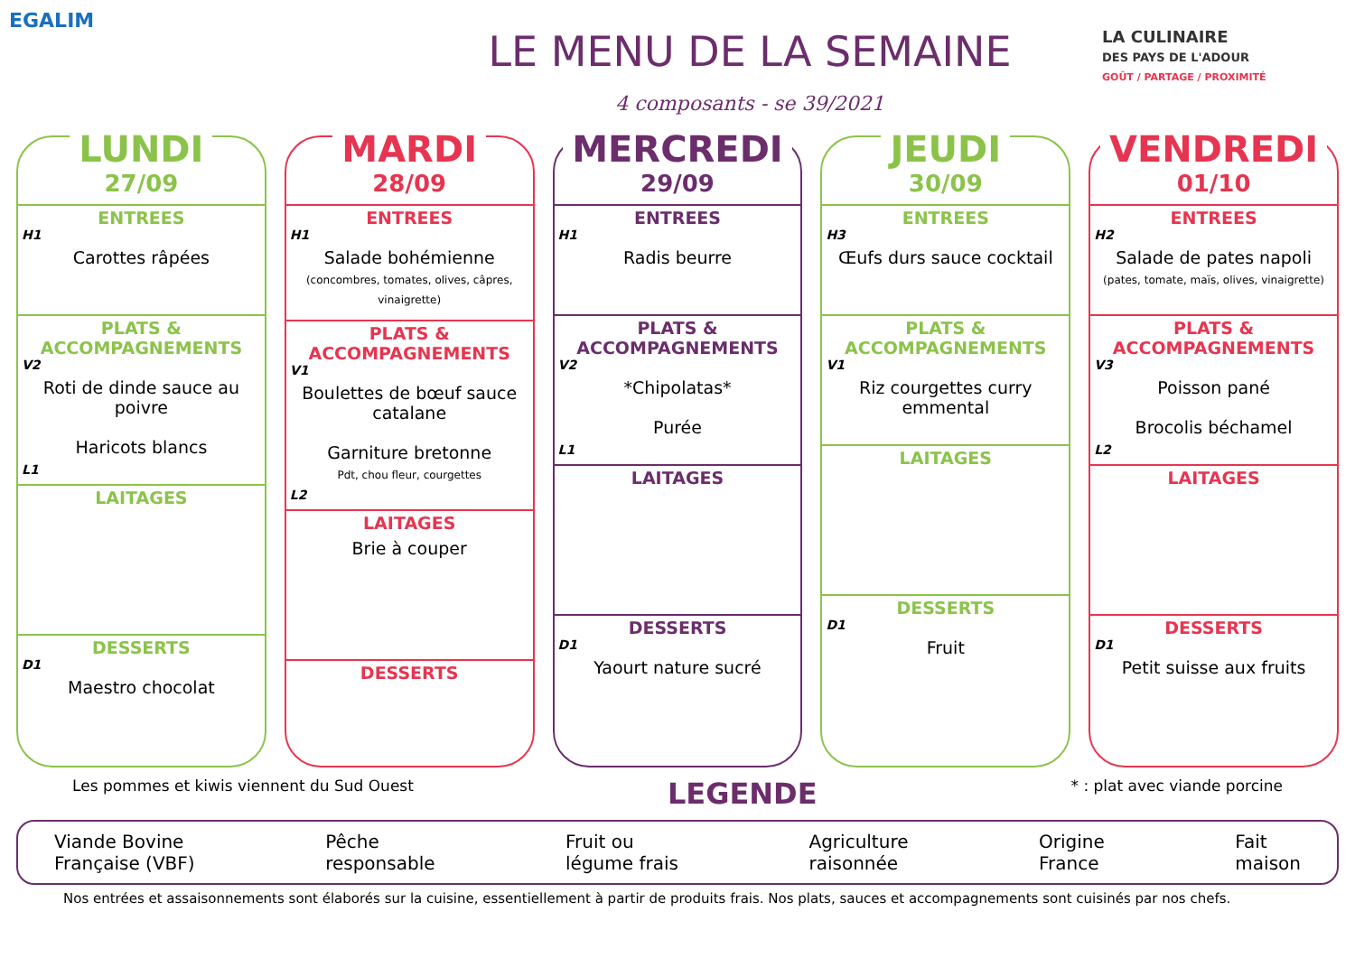EGALIM
LE MENU DE LA SEMAINE
4 composants - se 39/2021
LA CULINAIRE
DES PAYS DE L'ADOUR
GOÛT / PARTAGE / PROXIMITÉ
LUNDI
27/09
ENTREES
H1
Carottes râpées
PLATS & ACCOMPAGNEMENTS
V2
Roti de dinde sauce au poivre
Haricots blancs
L1
LAITAGES
DESSERTS
D1
Maestro chocolat
MARDI
28/09
ENTREES
H1
Salade bohémienne
(concombres, tomates, olives, câpres, vinaigrette)
PLATS & ACCOMPAGNEMENTS
V1
Boulettes de bœuf sauce catalane
Garniture bretonne
Pdt, chou fleur, courgettes
L2
LAITAGES
Brie à couper
DESSERTS
MERCREDI
29/09
ENTREES
H1
Radis beurre
PLATS & ACCOMPAGNEMENTS
V2
*Chipolatas*
Purée
L1
LAITAGES
DESSERTS
D1
Yaourt nature sucré
JEUDI
30/09
ENTREES
H3
Œufs durs sauce cocktail
PLATS & ACCOMPAGNEMENTS
V1
Riz courgettes curry emmental
LAITAGES
DESSERTS
D1
Fruit
VENDREDI
01/10
ENTREES
H2
Salade de pates napoli
(pates, tomate, maïs, olives, vinaigrette)
PLATS & ACCOMPAGNEMENTS
V3
Poisson pané
Brocolis béchamel
L2
LAITAGES
DESSERTS
D1
Petit suisse aux fruits
Les pommes et kiwis viennent du Sud Ouest LEGENDE * : plat avec viande porcine
Viande Bovine
Française (VBF) Pêche
responsable Fruit ou
légume frais Agriculture
raisonnée Origine
France Fait
maison
Nos entrées et assaisonnements sont élaborés sur la cuisine, essentiellement à partir de produits frais. Nos plats, sauces et accompagnements sont cuisinés par nos chefs.